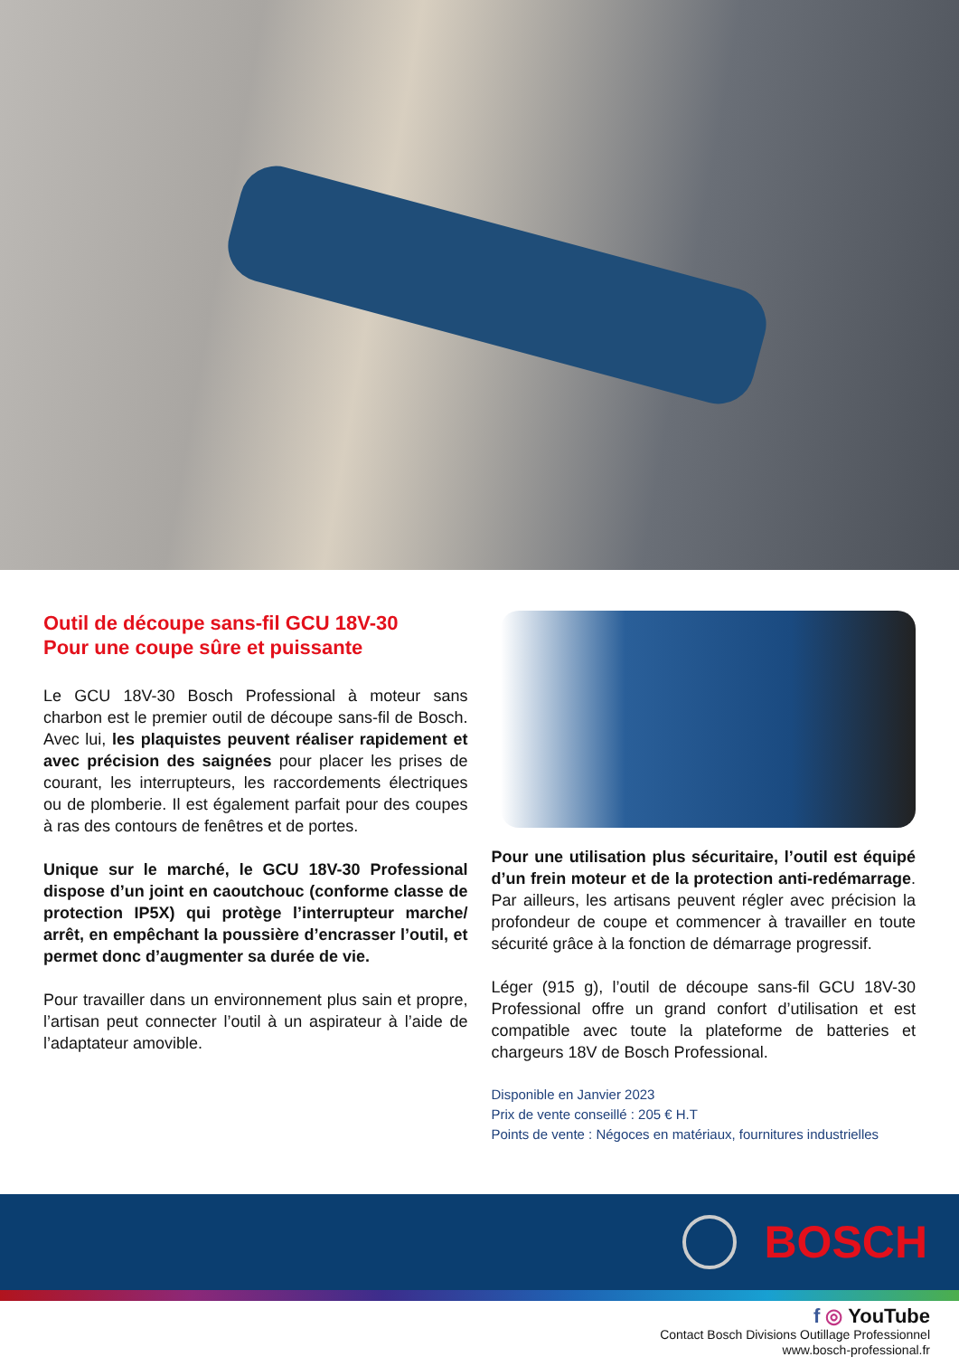Outil de découpe sans-fil GCU 18V-30
Pour une coupe sûre et puissante
Le GCU 18V-30 Bosch Professional à moteur sans charbon est le premier outil de découpe sans-fil de Bosch. Avec lui, les plaquistes peuvent réaliser rapidement et avec précision des saignées pour placer les prises de courant, les interrupteurs, les raccordements électriques ou de plomberie. Il est également parfait pour des coupes à ras des contours de fenêtres et de portes.
Unique sur le marché, le GCU 18V-30 Professional dispose d’un joint en caoutchouc (conforme classe de protection IP5X) qui protège l’interrupteur marche/ arrêt, en empêchant la poussière d’encrasser l’outil, et permet donc d’augmenter sa durée de vie.
Pour travailler dans un environnement plus sain et propre, l’artisan peut connecter l’outil à un aspirateur à l’aide de l’adaptateur amovible.
Pour une utilisation plus sécuritaire, l’outil est équipé d’un frein moteur et de la protection anti-redémarrage. Par ailleurs, les artisans peuvent régler avec précision la profondeur de coupe et commencer à travailler en toute sécurité grâce à la fonction de démarrage progressif.
Léger (915 g), l’outil de découpe sans-fil GCU 18V-30 Professional offre un grand confort d’utilisation et est compatible avec toute la plateforme de batteries et chargeurs 18V de Bosch Professional.
Disponible en Janvier 2023
Prix de vente conseillé : 205 € H.T
Points de vente : Négoces en matériaux, fournitures industrielles
BOSCH
f ◎ YouTube
Contact Bosch Divisions Outillage Professionnel
www.bosch-professional.fr